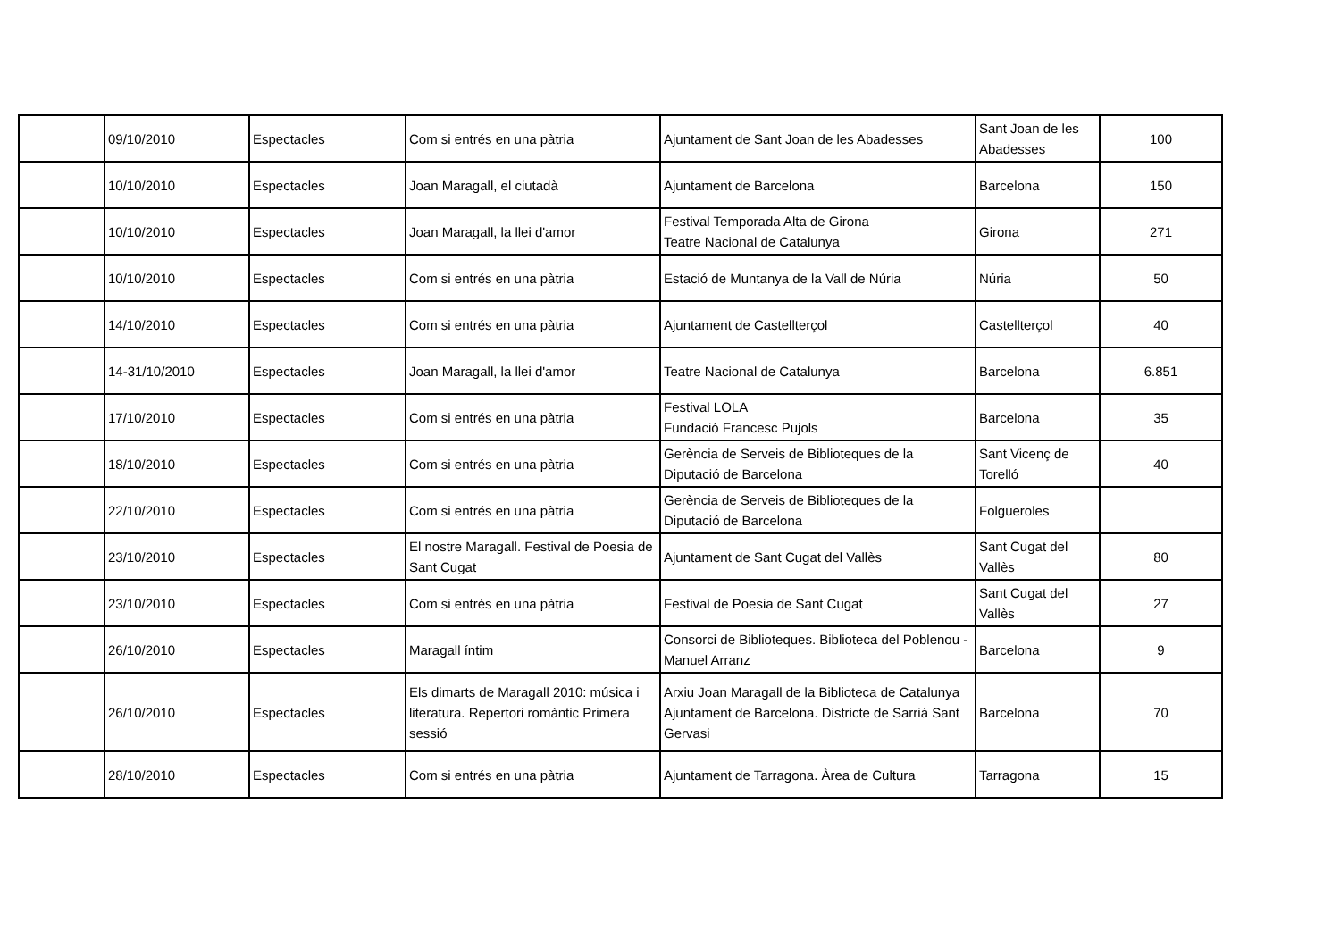| | 09/10/2010 | Espectacles | Com si entrés en una pàtria | Ajuntament de Sant Joan de les Abadesses | Sant Joan de les Abadesses | 100 |
| | 10/10/2010 | Espectacles | Joan Maragall, el ciutadà | Ajuntament de Barcelona | Barcelona | 150 |
| | 10/10/2010 | Espectacles | Joan Maragall, la llei d'amor | Festival Temporada Alta de Girona Teatre Nacional de Catalunya | Girona | 271 |
| | 10/10/2010 | Espectacles | Com si entrés en una pàtria | Estació de Muntanya de la Vall de Núria | Núria | 50 |
| | 14/10/2010 | Espectacles | Com si entrés en una pàtria | Ajuntament de Castellterçol | Castellterçol | 40 |
| | 14-31/10/2010 | Espectacles | Joan Maragall, la llei d'amor | Teatre Nacional de Catalunya | Barcelona | 6.851 |
| | 17/10/2010 | Espectacles | Com si entrés en una pàtria | Festival LOLA Fundació Francesc Pujols | Barcelona | 35 |
| | 18/10/2010 | Espectacles | Com si entrés en una pàtria | Gerència de Serveis de Biblioteques de la Diputació de Barcelona | Sant Vicenç de Torelló | 40 |
| | 22/10/2010 | Espectacles | Com si entrés en una pàtria | Gerència de Serveis de Biblioteques de la Diputació de Barcelona | Folgueroles | |
| | 23/10/2010 | Espectacles | El nostre Maragall. Festival de Poesia de Sant Cugat | Ajuntament de Sant Cugat del Vallès | Sant Cugat del Vallès | 80 |
| | 23/10/2010 | Espectacles | Com si entrés en una pàtria | Festival de Poesia de Sant Cugat | Sant Cugat del Vallès | 27 |
| | 26/10/2010 | Espectacles | Maragall íntim | Consorci de Biblioteques. Biblioteca del Poblenou - Manuel Arranz | Barcelona | 9 |
| | 26/10/2010 | Espectacles | Els dimarts de Maragall 2010: música i literatura. Repertori romàntic Primera sessió | Arxiu Joan Maragall de la Biblioteca de Catalunya Ajuntament de Barcelona. Districte de Sarrià Sant Gervasi | Barcelona | 70 |
| | 28/10/2010 | Espectacles | Com si entrés en una pàtria | Ajuntament de Tarragona. Àrea de Cultura | Tarragona | 15 |